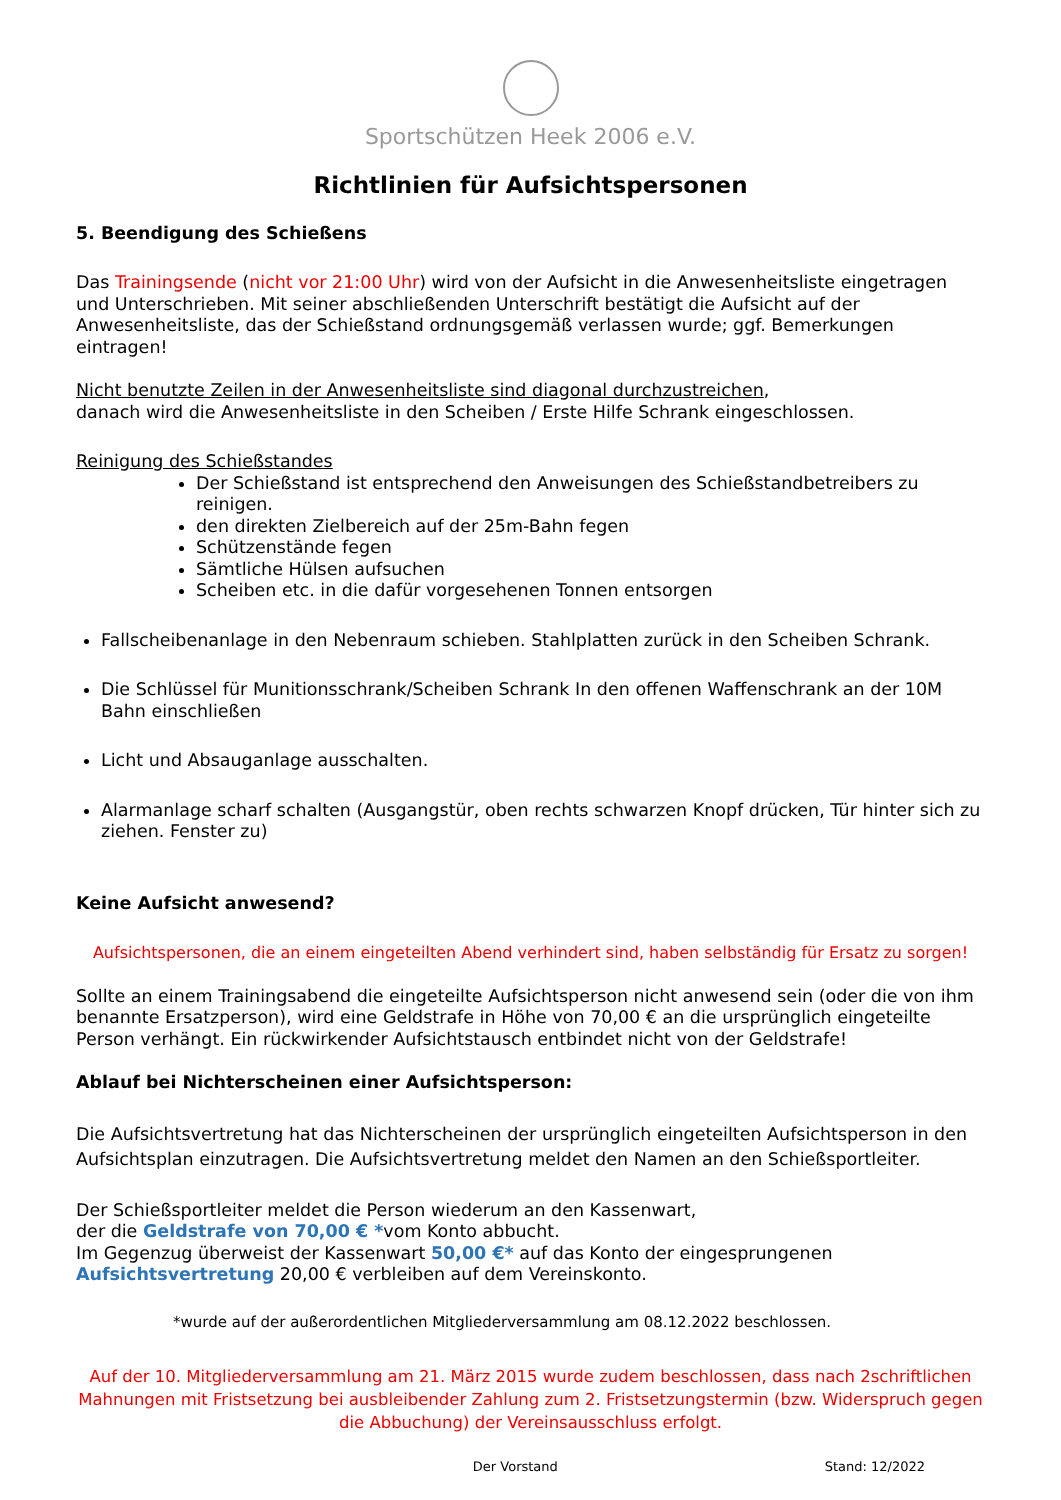Sportschützen Heek 2006 e.V.
Richtlinien für Aufsichtspersonen
5. Beendigung des Schießens
Das Trainingsende (nicht vor 21:00 Uhr) wird von der Aufsicht in die Anwesenheitsliste eingetragen und Unterschrieben. Mit seiner abschließenden Unterschrift bestätigt die Aufsicht auf der Anwesenheitsliste, das der Schießstand ordnungsgemäß verlassen wurde; ggf. Bemerkungen eintragen!
Nicht benutzte Zeilen in der Anwesenheitsliste sind diagonal durchzustreichen,
danach wird die Anwesenheitsliste in den Scheiben / Erste Hilfe Schrank eingeschlossen.
Reinigung des Schießstandes
Der Schießstand ist entsprechend den Anweisungen des Schießstandbetreibers zu reinigen.
den direkten Zielbereich auf der 25m-Bahn fegen
Schützenstände fegen
Sämtliche Hülsen aufsuchen
Scheiben etc. in die dafür vorgesehenen Tonnen entsorgen
Fallscheibenanlage in den Nebenraum schieben. Stahlplatten zurück in den Scheiben Schrank.
Die Schlüssel für Munitionsschrank/Scheiben Schrank In den offenen Waffenschrank an der 10M Bahn einschließen
Licht und Absauganlage ausschalten.
Alarmanlage scharf schalten (Ausgangstür, oben rechts schwarzen Knopf drücken, Tür hinter sich zu ziehen. Fenster zu)
Keine Aufsicht anwesend?
Aufsichtspersonen, die an einem eingeteilten Abend verhindert sind, haben selbständig für Ersatz zu sorgen!
Sollte an einem Trainingsabend die eingeteilte Aufsichtsperson nicht anwesend sein (oder die von ihm benannte Ersatzperson), wird eine Geldstrafe in Höhe von 70,00 € an die ursprünglich eingeteilte Person verhängt. Ein rückwirkender Aufsichtstausch entbindet nicht von der Geldstrafe!
Ablauf bei Nichterscheinen einer Aufsichtsperson:
Die Aufsichtsvertretung hat das Nichterscheinen der ursprünglich eingeteilten Aufsichtsperson in den Aufsichtsplan einzutragen. Die Aufsichtsvertretung meldet den Namen an den Schießsportleiter.
Der Schießsportleiter meldet die Person wiederum an den Kassenwart,
der die Geldstrafe von 70,00 € *vom Konto abbucht.
Im Gegenzug überweist der Kassenwart 50,00 €* auf das Konto der eingesprungenen Aufsichtsvertretung 20,00 € verbleiben auf dem Vereinskonto.
*wurde auf der außerordentlichen Mitgliederversammlung am 08.12.2022 beschlossen.
Auf der 10. Mitgliederversammlung am 21. März 2015 wurde zudem beschlossen, dass nach 2schriftlichen Mahnungen mit Fristsetzung bei ausbleibender Zahlung zum 2. Fristsetzungstermin (bzw. Widerspruch gegen die Abbuchung) der Vereinsausschluss erfolgt.
Der Vorstand Stand: 12/2022